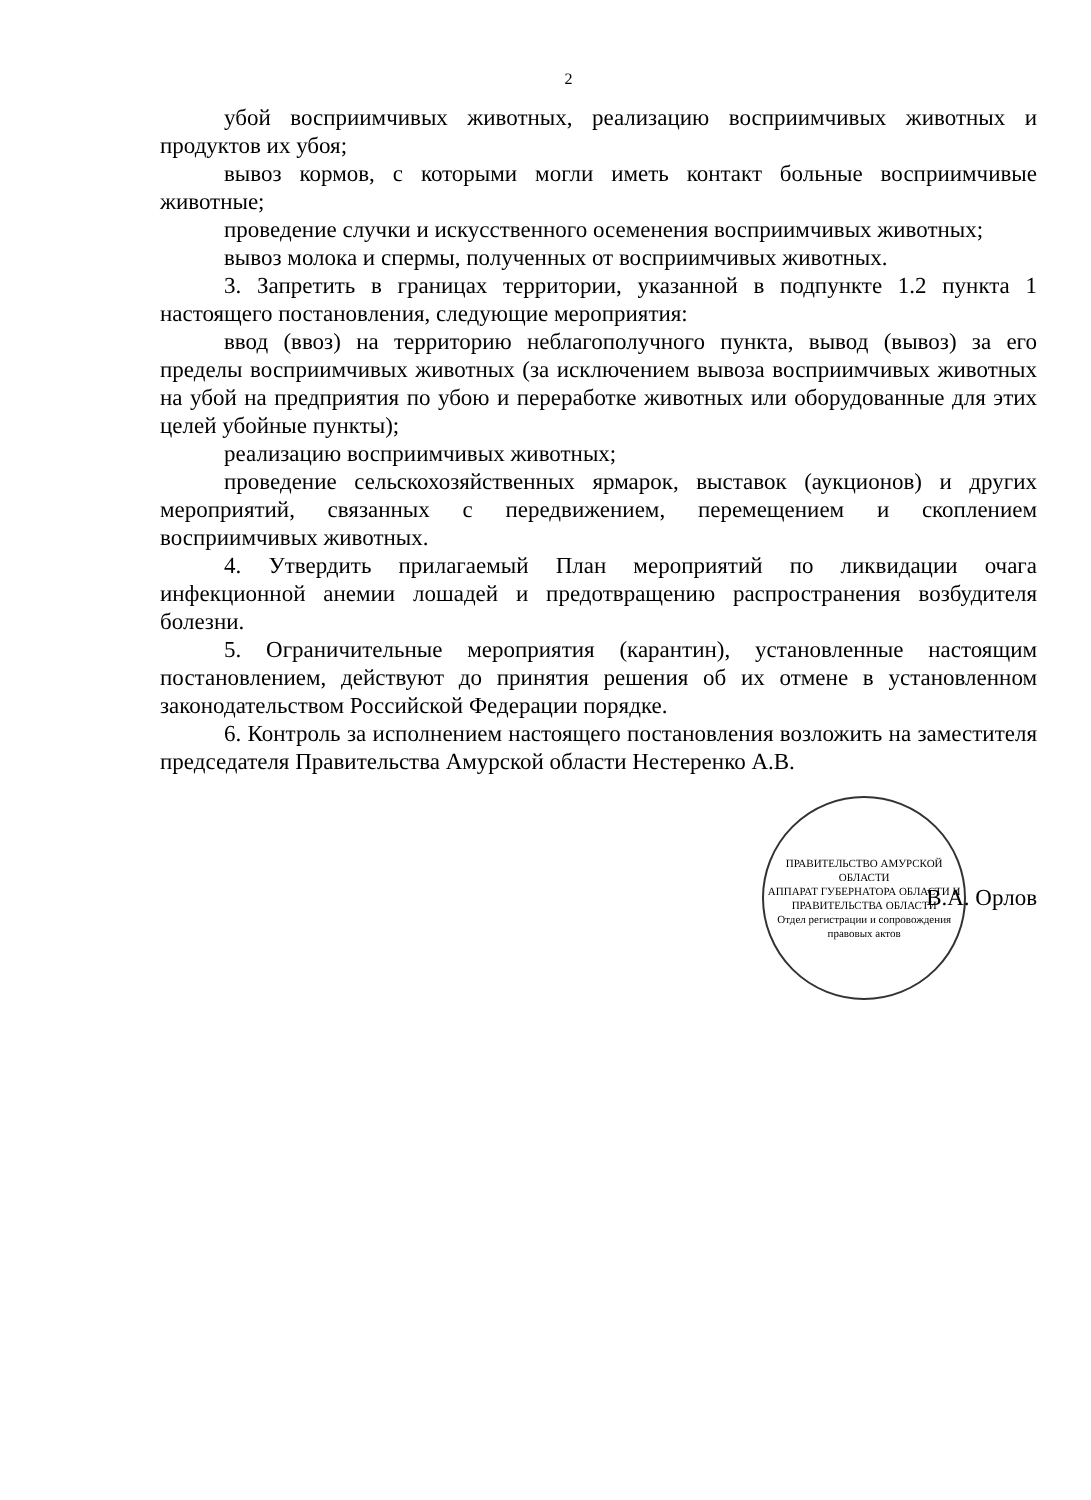2
убой восприимчивых животных, реализацию восприимчивых животных и продуктов их убоя;
вывоз кормов, с которыми могли иметь контакт больные восприимчивые животные;
проведение случки и искусственного осеменения восприимчивых животных;
вывоз молока и спермы, полученных от восприимчивых животных.
3. Запретить в границах территории, указанной в подпункте 1.2 пункта 1 настоящего постановления, следующие мероприятия:
ввод (ввоз) на территорию неблагополучного пункта, вывод (вывоз) за его пределы восприимчивых животных (за исключением вывоза восприимчивых животных на убой на предприятия по убою и переработке животных или оборудованные для этих целей убойные пункты);
реализацию восприимчивых животных;
проведение сельскохозяйственных ярмарок, выставок (аукционов) и других мероприятий, связанных с передвижением, перемещением и скоплением восприимчивых животных.
4. Утвердить прилагаемый План мероприятий по ликвидации очага инфекционной анемии лошадей и предотвращению распространения возбудителя болезни.
5. Ограничительные мероприятия (карантин), установленные настоящим постановлением, действуют до принятия решения об их отмене в установленном законодательством Российской Федерации порядке.
6. Контроль за исполнением настоящего постановления возложить на заместителя председателя Правительства Амурской области Нестеренко А.В.
ПРАВИТЕЛЬСТВО АМУРСКОЙ ОБЛАСТИ
АППАРАТ ГУБЕРНАТОРА ОБЛАСТИ И ПРАВИТЕЛЬСТВА ОБЛАСТИ
Отдел регистрации и сопровождения правовых актов
В.А. Орлов